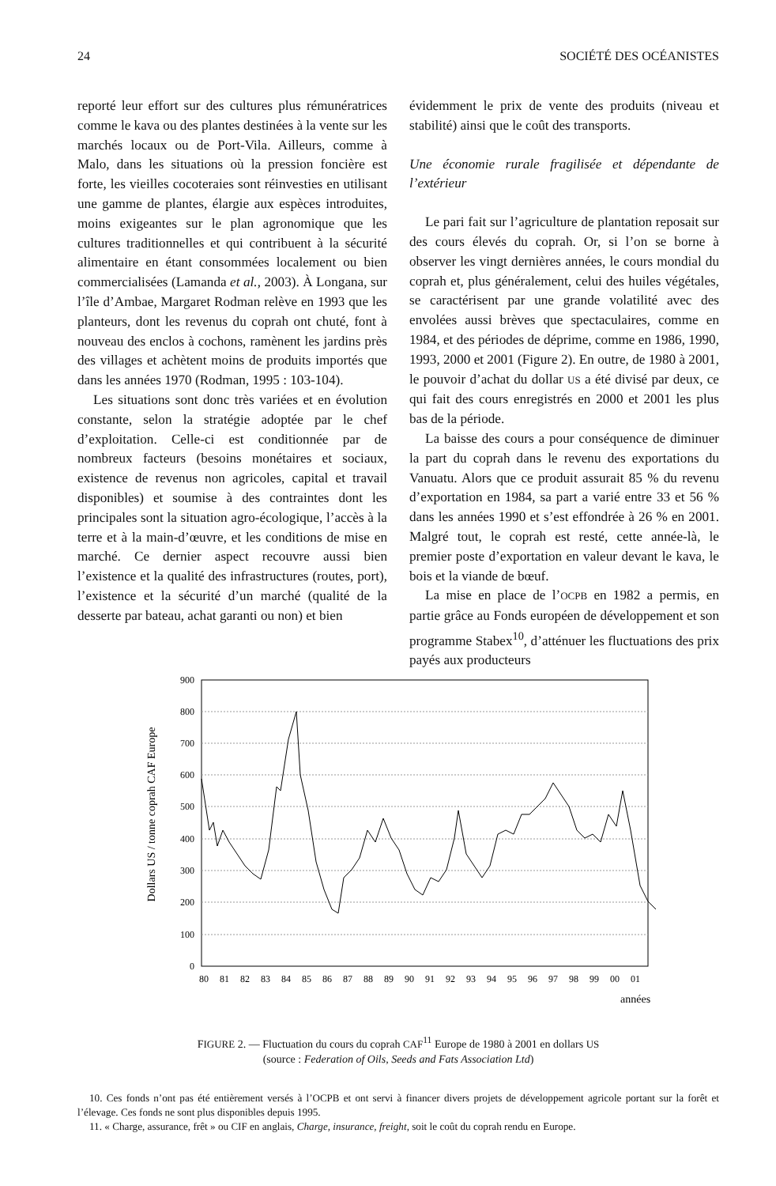24 SOCIÉTÉ DES OCÉANISTES
reporté leur effort sur des cultures plus rémunératrices comme le kava ou des plantes destinées à la vente sur les marchés locaux ou de Port-Vila. Ailleurs, comme à Malo, dans les situations où la pression foncière est forte, les vieilles cocoteraies sont réinvesties en utilisant une gamme de plantes, élargie aux espèces introduites, moins exigeantes sur le plan agronomique que les cultures traditionnelles et qui contribuent à la sécurité alimentaire en étant consommées localement ou bien commercialisées (Lamanda et al., 2003). À Longana, sur l’île d’Ambae, Margaret Rodman relève en 1993 que les planteurs, dont les revenus du coprah ont chuté, font à nouveau des enclos à cochons, ramènent les jardins près des villages et achètent moins de produits importés que dans les années 1970 (Rodman, 1995 : 103-104).
Les situations sont donc très variées et en évolution constante, selon la stratégie adoptée par le chef d’exploitation. Celle-ci est conditionnée par de nombreux facteurs (besoins monétaires et sociaux, existence de revenus non agricoles, capital et travail disponibles) et soumise à des contraintes dont les principales sont la situation agro-écologique, l’accès à la terre et à la main-d’œuvre, et les conditions de mise en marché. Ce dernier aspect recouvre aussi bien l’existence et la qualité des infrastructures (routes, port), l’existence et la sécurité d’un marché (qualité de la desserte par bateau, achat garanti ou non) et bien
évidemment le prix de vente des produits (niveau et stabilité) ainsi que le coût des transports.
Une économie rurale fragilisée et dépendante de l’extérieur
Le pari fait sur l’agriculture de plantation reposait sur des cours élevés du coprah. Or, si l’on se borne à observer les vingt dernières années, le cours mondial du coprah et, plus généralement, celui des huiles végétales, se caractérisent par une grande volatilité avec des envolées aussi brèves que spectaculaires, comme en 1984, et des périodes de déprime, comme en 1986, 1990, 1993, 2000 et 2001 (Figure 2). En outre, de 1980 à 2001, le pouvoir d’achat du dollar US a été divisé par deux, ce qui fait des cours enregistrés en 2000 et 2001 les plus bas de la période.
La baisse des cours a pour conséquence de diminuer la part du coprah dans le revenu des exportations du Vanuatu. Alors que ce produit assurait 85 % du revenu d’exportation en 1984, sa part a varié entre 33 et 56 % dans les années 1990 et s’est effondrée à 26 % en 2001. Malgré tout, le coprah est resté, cette année-là, le premier poste d’exportation en valeur devant le kava, le bois et la viande de bœuf.
La mise en place de l’OCPB en 1982 a permis, en partie grâce au Fonds européen de développement et son programme Stabex<sup>10</sup>, d’atténuer les fluctuations des prix payés aux producteurs
Dollars US / tonne coprah CAF Europe
900
800
700
600
500
400
300
200
100
0
80
81
82
83
84
85
86
87
88
89
90
91
92
93
94
95
96
97
98
99
00
01
années
FIGURE 2. — Fluctuation du cours du coprah CAF<sup>11</sup> Europe de 1980 à 2001 en dollars US
(source : Federation of Oils, Seeds and Fats Association Ltd)
10. Ces fonds n’ont pas été entièrement versés à l’OCPB et ont servi à financer divers projets de développement agricole portant sur la forêt et l’élevage. Ces fonds ne sont plus disponibles depuis 1995.
11. « Charge, assurance, frêt » ou CIF en anglais, Charge, insurance, freight, soit le coût du coprah rendu en Europe.